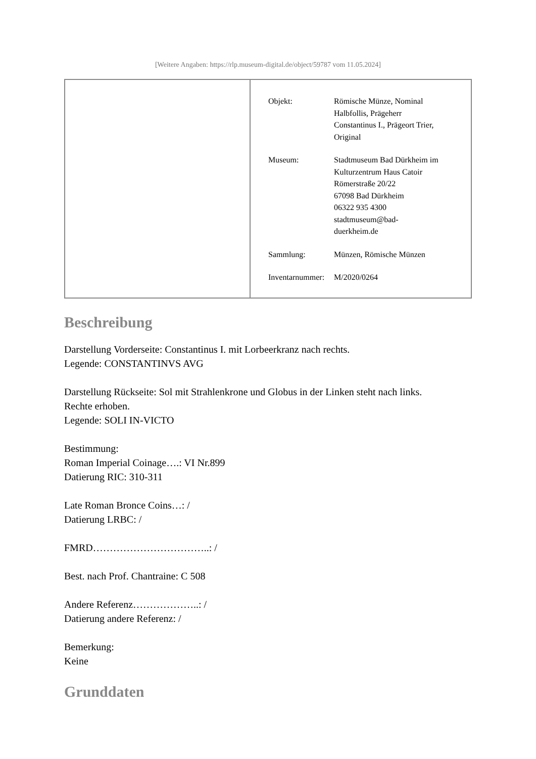[Weitere Angaben: https://rlp.museum-digital.de/object/59787 vom 11.05.2024]
| Objekt: | Römische Münze, Nominal Halbfollis, Prägeherr Constantinus I., Prägeort Trier, Original |
| Museum: | Stadtmuseum Bad Dürkheim im Kulturzentrum Haus Catoir Römerstraße 20/22 67098 Bad Dürkheim 06322 935 4300 stadtmuseum@bad- duerkheim.de |
| Sammlung: | Münzen, Römische Münzen |
| Inventarnummer: | M/2020/0264 |
Beschreibung
Darstellung Vorderseite: Constantinus I. mit Lorbeerkranz nach rechts.
Legende: CONSTANTINVS AVG
Darstellung Rückseite: Sol mit Strahlenkrone und Globus in der Linken steht nach links.
Rechte erhoben.
Legende: SOLI IN-VICTO
Bestimmung:
Roman Imperial Coinage….: VI Nr.899
Datierung RIC: 310-311
Late Roman Bronce Coins…: /
Datierung LRBC: /
FMRD……………………………..: /
Best. nach Prof. Chantraine: C 508
Andere Referenz………………..: /
Datierung andere Referenz: /
Bemerkung:
Keine
Grunddaten